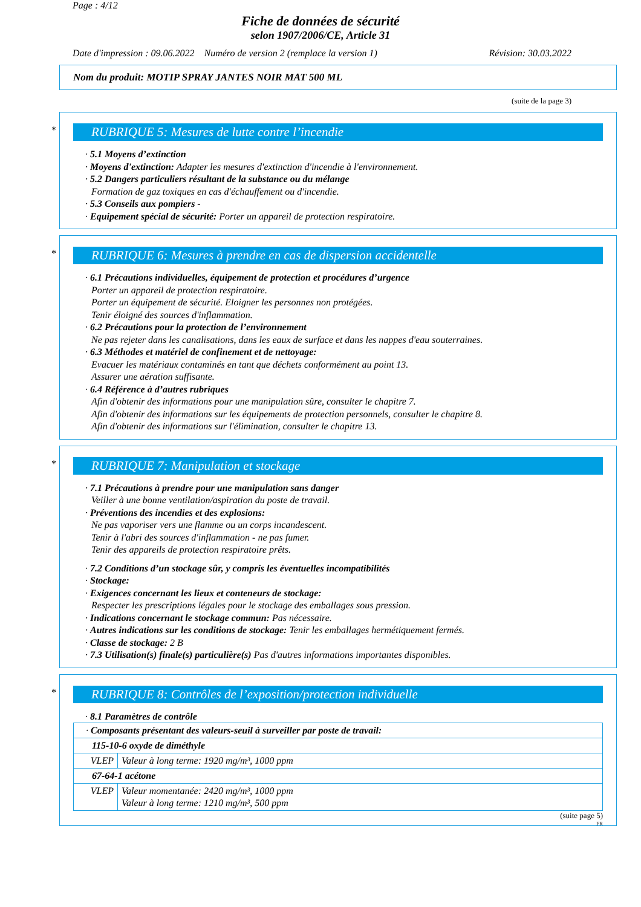Page : 4/12
Fiche de données de sécurité
selon 1907/2006/CE, Article 31
Date d'impression : 09.06.2022 Numéro de version 2 (remplace la version 1) Révision: 30.03.2022
Nom du produit: MOTIP SPRAY JANTES NOIR MAT 500 ML
(suite de la page 3)
*
RUBRIQUE 5: Mesures de lutte contre l’incendie
· 5.1 Moyens d’extinction
· Moyens d'extinction: Adapter les mesures d'extinction d'incendie à l'environnement.
· 5.2 Dangers particuliers résultant de la substance ou du mélange
Formation de gaz toxiques en cas d'échauffement ou d'incendie.
· 5.3 Conseils aux pompiers -
· Equipement spécial de sécurité: Porter un appareil de protection respiratoire.
*
RUBRIQUE 6: Mesures à prendre en cas de dispersion accidentelle
· 6.1 Précautions individuelles, équipement de protection et procédures d’urgence
Porter un appareil de protection respiratoire.
Porter un équipement de sécurité. Eloigner les personnes non protégées.
Tenir éloigné des sources d'inflammation.
· 6.2 Précautions pour la protection de l’environnement
Ne pas rejeter dans les canalisations, dans les eaux de surface et dans les nappes d'eau souterraines.
· 6.3 Méthodes et matériel de confinement et de nettoyage:
Evacuer les matériaux contaminés en tant que déchets conformément au point 13.
Assurer une aération suffisante.
· 6.4 Référence à d’autres rubriques
Afin d'obtenir des informations pour une manipulation sûre, consulter le chapitre 7.
Afin d'obtenir des informations sur les équipements de protection personnels, consulter le chapitre 8.
Afin d'obtenir des informations sur l'élimination, consulter le chapitre 13.
*
RUBRIQUE 7: Manipulation et stockage
· 7.1 Précautions à prendre pour une manipulation sans danger
Veiller à une bonne ventilation/aspiration du poste de travail.
· Préventions des incendies et des explosions:
Ne pas vaporiser vers une flamme ou un corps incandescent.
Tenir à l'abri des sources d'inflammation - ne pas fumer.
Tenir des appareils de protection respiratoire prêts.
· 7.2 Conditions d’un stockage sûr, y compris les éventuelles incompatibilités
· Stockage:
· Exigences concernant les lieux et conteneurs de stockage:
Respecter les prescriptions légales pour le stockage des emballages sous pression.
· Indications concernant le stockage commun: Pas nécessaire.
· Autres indications sur les conditions de stockage: Tenir les emballages hermétiquement fermés.
· Classe de stockage: 2 B
· 7.3 Utilisation(s) finale(s) particulière(s) Pas d'autres informations importantes disponibles.
*
RUBRIQUE 8: Contrôles de l’exposition/protection individuelle
· 8.1 Paramètres de contrôle
| · Composants présentant des valeurs-seuil à surveiller par poste de travail: | |
| 115-10-6 oxyde de diméthyle | |
| VLEP | Valeur à long terme: 1920 mg/m³, 1000 ppm |
| 67-64-1 acétone | |
| VLEP | Valeur momentanée: 2420 mg/m³, 1000 ppm Valeur à long terme: 1210 mg/m³, 500 ppm |
(suite page 5)
FR